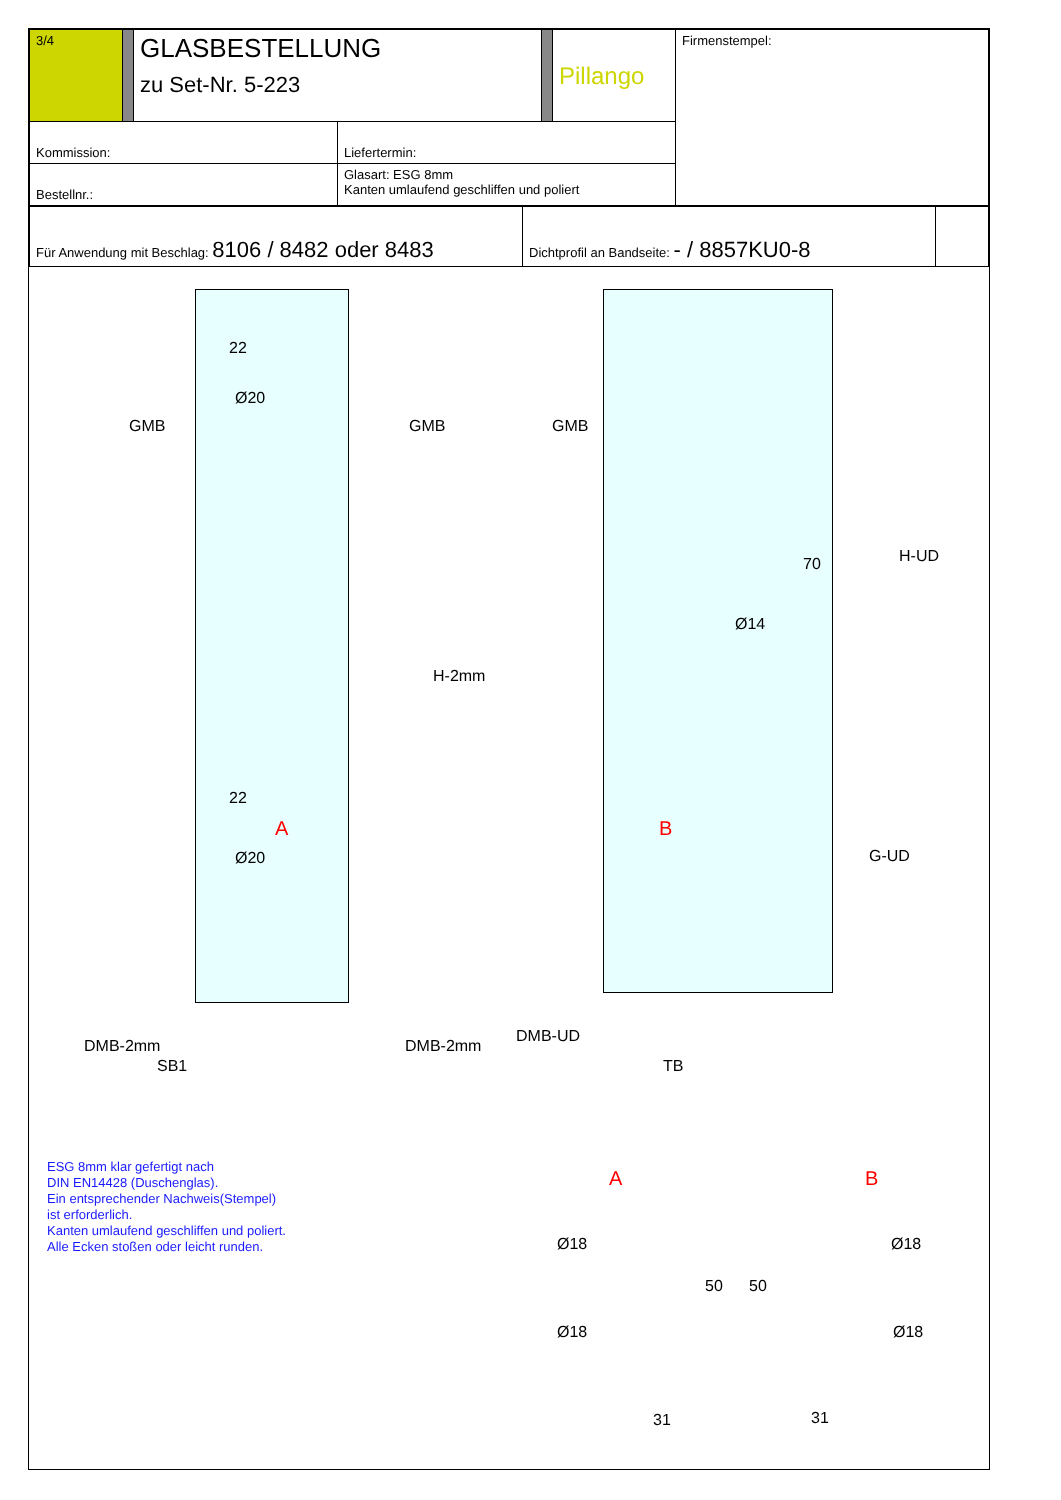| 3/4 | | GLASBESTELLUNG zu Set-Nr. 5-223 | | | Pillango | Firmenstempel: |
| Kommission: | | | Liefertermin: | | | |
| Bestellnr.: | | | Glasart: ESG 8mm Kanten umlaufend geschliffen und poliert | | | |
| Für Anwendung mit Beschlag: 8106 / 8482 oder 8483 | Dichtprofil an Bandseite: - / 8857KU0-8 | |
22
Ø20
GMB GMB GMB
H-UD 70
Ø14
H-2mm
22
A B
Ø20 G-UD
DMB-2mm DMB-2mm
DMB-UD
SB1 TB
A B
Ø18 Ø18
50 50
Ø18 Ø18
31 31
ESG 8mm klar gefertigt nach
DIN EN14428 (Duschenglas).
Ein entsprechender Nachweis(Stempel)
ist erforderlich.
Kanten umlaufend geschliffen und poliert.
Alle Ecken stoßen oder leicht runden.